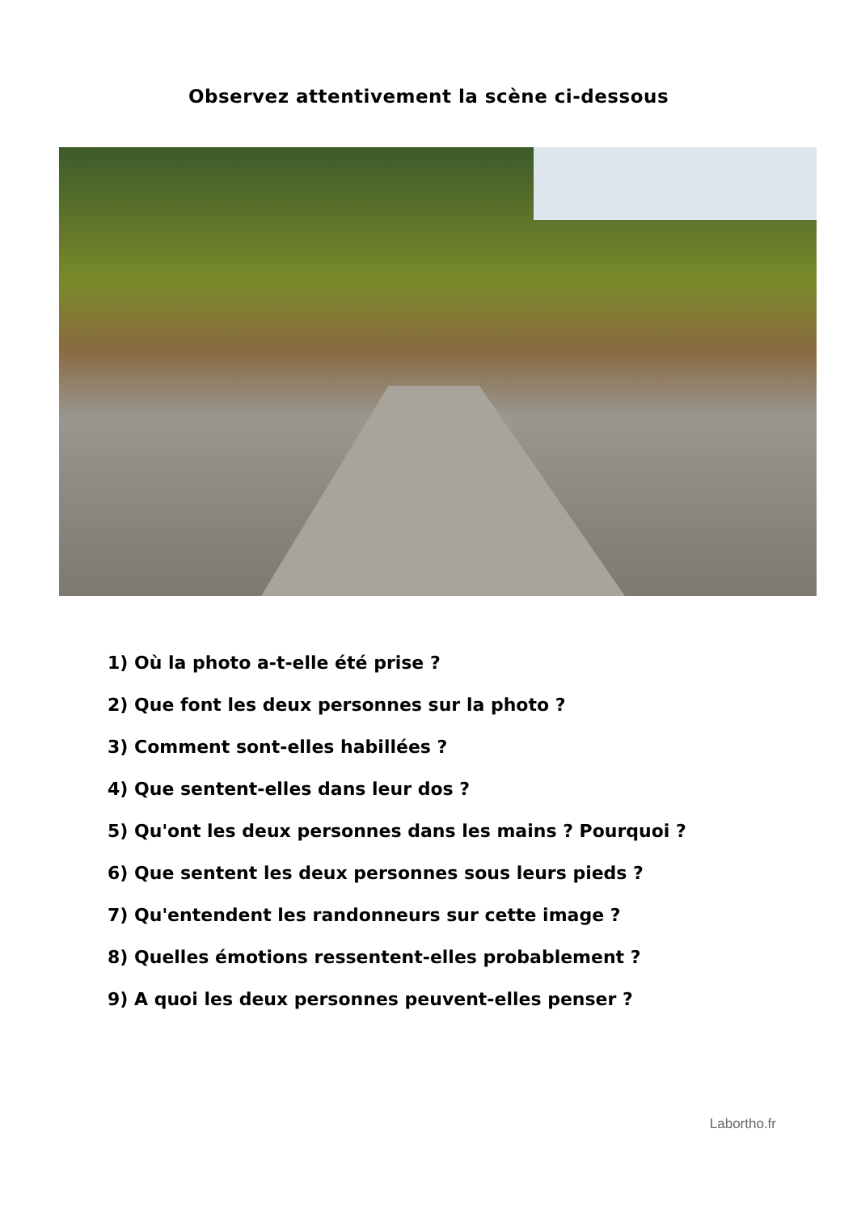Observez attentivement la scène ci-dessous
1) Où la photo a-t-elle été prise ?
2) Que font les deux personnes sur la photo ?
3) Comment sont-elles habillées ?
4) Que sentent-elles dans leur dos ?
5) Qu'ont les deux personnes dans les mains ? Pourquoi ?
6) Que sentent les deux personnes sous leurs pieds ?
7) Qu'entendent les randonneurs sur cette image ?
8) Quelles émotions ressentent-elles probablement ?
9) A quoi les deux personnes peuvent-elles penser ?
Labortho.fr